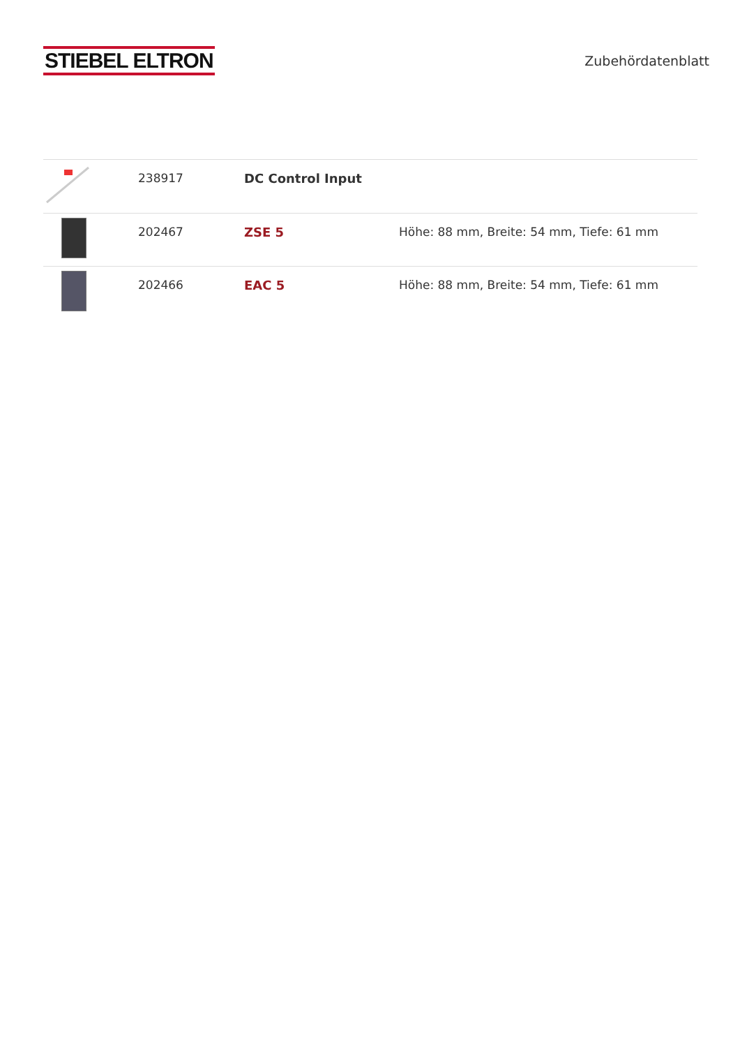STIEBEL ELTRON
Zubehördatenblatt
| | 238917 | DC Control Input | |
| | 202467 | ZSE 5 | Höhe: 88 mm, Breite: 54 mm, Tiefe: 61 mm |
| | 202466 | EAC 5 | Höhe: 88 mm, Breite: 54 mm, Tiefe: 61 mm |